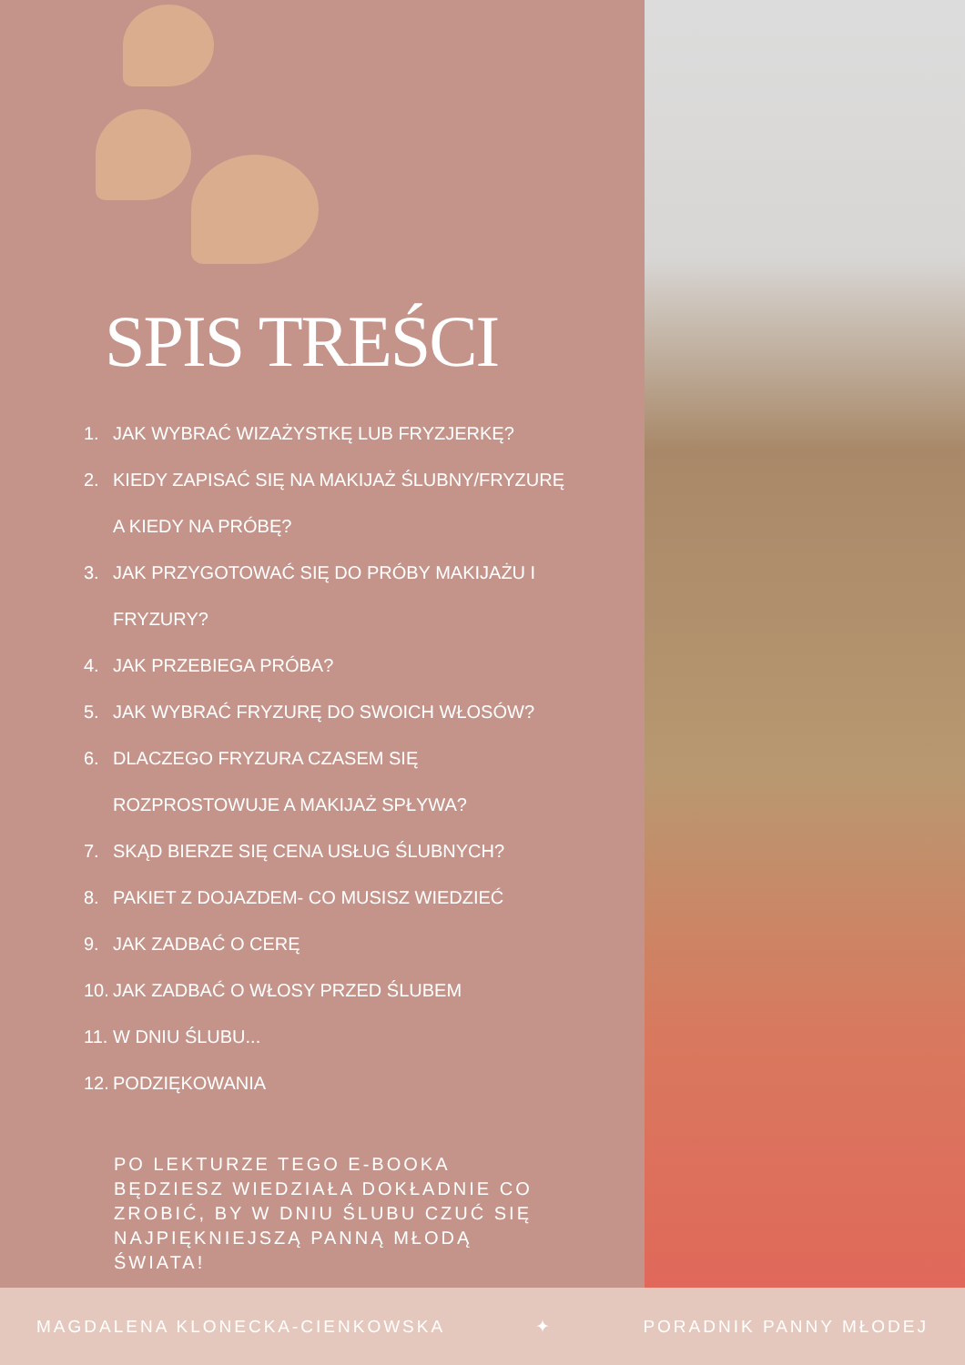SPIS TREŚCI
1. JAK WYBRAĆ WIZAŻYSTKĘ LUB FRYZJERKĘ?
2. KIEDY ZAPISAĆ SIĘ NA MAKIJAŻ ŚLUBNY/FRYZURĘ
A KIEDY NA PRÓBĘ?
3. JAK PRZYGOTOWAĆ SIĘ DO PRÓBY MAKIJAŻU I
FRYZURY?
4. JAK PRZEBIEGA PRÓBA?
5. JAK WYBRAĆ FRYZURĘ DO SWOICH WŁOSÓW?
6. DLACZEGO FRYZURA CZASEM SIĘ
ROZPROSTOWUJE A MAKIJAŻ SPŁYWA?
7. SKĄD BIERZE SIĘ CENA USŁUG ŚLUBNYCH?
8. PAKIET Z DOJAZDEM- CO MUSISZ WIEDZIEĆ
9. JAK ZADBAĆ O CERĘ
10. JAK ZADBAĆ O WŁOSY PRZED ŚLUBEM
11. W DNIU ŚLUBU...
12. PODZIĘKOWANIA
PO LEKTURZE TEGO E-BOOKA BĘDZIESZ WIEDZIAŁA DOKŁADNIE CO ZROBIĆ, BY W DNIU ŚLUBU CZUĆ SIĘ NAJPIĘKNIEJSZĄ PANNĄ MŁODĄ ŚWIATA!
MAGDALENA KLONECKA-CIENKOWSKA ✦ PORADNIK PANNY MŁODEJ